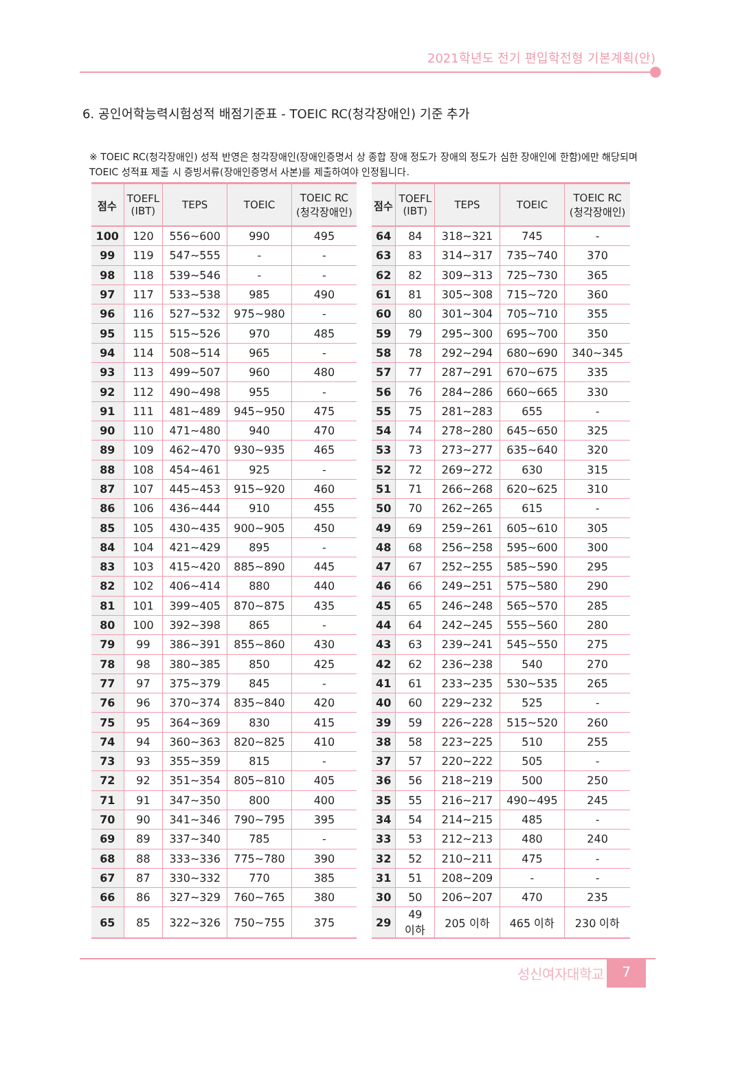2021학년도 전기 편입학전형 기본계획(안)
6. 공인어학능력시험성적 배점기준표 - TOEIC RC(청각장애인) 기준 추가
※ TOEIC RC(청각장애인) 성적 반영은 청각장애인(장애인증명서 상 종합 장애 정도가 장애의 정도가 심한 장애인에 한함)에만 해당되며 TOEIC 성적표 제출 시 증빙서류(장애인증명서 사본)를 제출하여야 인정됩니다.
| 점수 | TOEFL (IBT) | TEPS | TOEIC | TOEIC RC (청각장애인) |
| --- | --- | --- | --- | --- |
| 100 | 120 | 556~600 | 990 | 495 |
| 99 | 119 | 547~555 | - | - |
| 98 | 118 | 539~546 | - | - |
| 97 | 117 | 533~538 | 985 | 490 |
| 96 | 116 | 527~532 | 975~980 | - |
| 95 | 115 | 515~526 | 970 | 485 |
| 94 | 114 | 508~514 | 965 | - |
| 93 | 113 | 499~507 | 960 | 480 |
| 92 | 112 | 490~498 | 955 | - |
| 91 | 111 | 481~489 | 945~950 | 475 |
| 90 | 110 | 471~480 | 940 | 470 |
| 89 | 109 | 462~470 | 930~935 | 465 |
| 88 | 108 | 454~461 | 925 | - |
| 87 | 107 | 445~453 | 915~920 | 460 |
| 86 | 106 | 436~444 | 910 | 455 |
| 85 | 105 | 430~435 | 900~905 | 450 |
| 84 | 104 | 421~429 | 895 | - |
| 83 | 103 | 415~420 | 885~890 | 445 |
| 82 | 102 | 406~414 | 880 | 440 |
| 81 | 101 | 399~405 | 870~875 | 435 |
| 80 | 100 | 392~398 | 865 | - |
| 79 | 99 | 386~391 | 855~860 | 430 |
| 78 | 98 | 380~385 | 850 | 425 |
| 77 | 97 | 375~379 | 845 | - |
| 76 | 96 | 370~374 | 835~840 | 420 |
| 75 | 95 | 364~369 | 830 | 415 |
| 74 | 94 | 360~363 | 820~825 | 410 |
| 73 | 93 | 355~359 | 815 | - |
| 72 | 92 | 351~354 | 805~810 | 405 |
| 71 | 91 | 347~350 | 800 | 400 |
| 70 | 90 | 341~346 | 790~795 | 395 |
| 69 | 89 | 337~340 | 785 | - |
| 68 | 88 | 333~336 | 775~780 | 390 |
| 67 | 87 | 330~332 | 770 | 385 |
| 66 | 86 | 327~329 | 760~765 | 380 |
| 65 | 85 | 322~326 | 750~755 | 375 |
| 점수 | TOEFL (IBT) | TEPS | TOEIC | TOEIC RC (청각장애인) |
| --- | --- | --- | --- | --- |
| 64 | 84 | 318~321 | 745 | - |
| 63 | 83 | 314~317 | 735~740 | 370 |
| 62 | 82 | 309~313 | 725~730 | 365 |
| 61 | 81 | 305~308 | 715~720 | 360 |
| 60 | 80 | 301~304 | 705~710 | 355 |
| 59 | 79 | 295~300 | 695~700 | 350 |
| 58 | 78 | 292~294 | 680~690 | 340~345 |
| 57 | 77 | 287~291 | 670~675 | 335 |
| 56 | 76 | 284~286 | 660~665 | 330 |
| 55 | 75 | 281~283 | 655 | - |
| 54 | 74 | 278~280 | 645~650 | 325 |
| 53 | 73 | 273~277 | 635~640 | 320 |
| 52 | 72 | 269~272 | 630 | 315 |
| 51 | 71 | 266~268 | 620~625 | 310 |
| 50 | 70 | 262~265 | 615 | - |
| 49 | 69 | 259~261 | 605~610 | 305 |
| 48 | 68 | 256~258 | 595~600 | 300 |
| 47 | 67 | 252~255 | 585~590 | 295 |
| 46 | 66 | 249~251 | 575~580 | 290 |
| 45 | 65 | 246~248 | 565~570 | 285 |
| 44 | 64 | 242~245 | 555~560 | 280 |
| 43 | 63 | 239~241 | 545~550 | 275 |
| 42 | 62 | 236~238 | 540 | 270 |
| 41 | 61 | 233~235 | 530~535 | 265 |
| 40 | 60 | 229~232 | 525 | - |
| 39 | 59 | 226~228 | 515~520 | 260 |
| 38 | 58 | 223~225 | 510 | 255 |
| 37 | 57 | 220~222 | 505 | - |
| 36 | 56 | 218~219 | 500 | 250 |
| 35 | 55 | 216~217 | 490~495 | 245 |
| 34 | 54 | 214~215 | 485 | - |
| 33 | 53 | 212~213 | 480 | 240 |
| 32 | 52 | 210~211 | 475 | - |
| 31 | 51 | 208~209 | - | - |
| 30 | 50 | 206~207 | 470 | 235 |
| 29 | 49 이하 | 205 이하 | 465 이하 | 230 이하 |
성신여자대학교 7